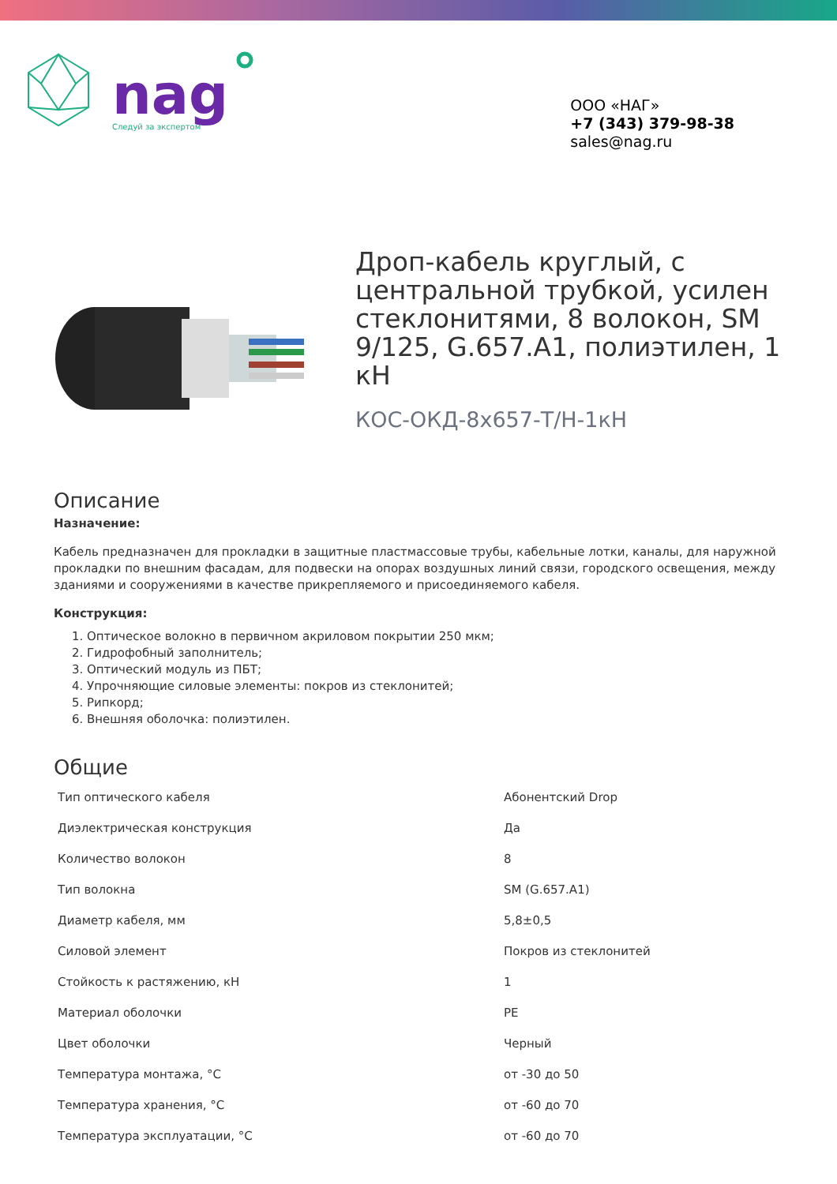nag
Следуй за экспертом
ООО «НАГ»
+7 (343) 379-98-38
sales@nag.ru
Дроп-кабель круглый, с центральной трубкой, усилен стеклонитями, 8 волокон, SM 9/125, G.657.A1, полиэтилен, 1 кН
КОС-ОКД-8х657-Т/Н-1кН
Описание
Назначение:
Кабель предназначен для прокладки в защитные пластмассовые трубы, кабельные лотки, каналы, для наружной прокладки по внешним фасадам, для подвески на опорах воздушных линий связи, городского освещения, между зданиями и сооружениями в качестве прикрепляемого и присоединяемого кабеля.
Конструкция:
1. Оптическое волокно в первичном акриловом покрытии 250 мкм;
2. Гидрофобный заполнитель;
3. Оптический модуль из ПБТ;
4. Упрочняющие силовые элементы: покров из стеклонитей;
5. Рипкорд;
6. Внешняя оболочка: полиэтилен.
Общие
| Тип оптического кабеля | Абонентский Drop |
| Диэлектрическая конструкция | Да |
| Количество волокон | 8 |
| Тип волокна | SM (G.657.A1) |
| Диаметр кабеля, мм | 5,8±0,5 |
| Силовой элемент | Покров из стеклонитей |
| Стойкость к растяжению, кН | 1 |
| Материал оболочки | PE |
| Цвет оболочки | Черный |
| Температура монтажа, °С | от -30 до 50 |
| Температура хранения, °С | от -60 до 70 |
| Температура эксплуатации, °С | от -60 до 70 |